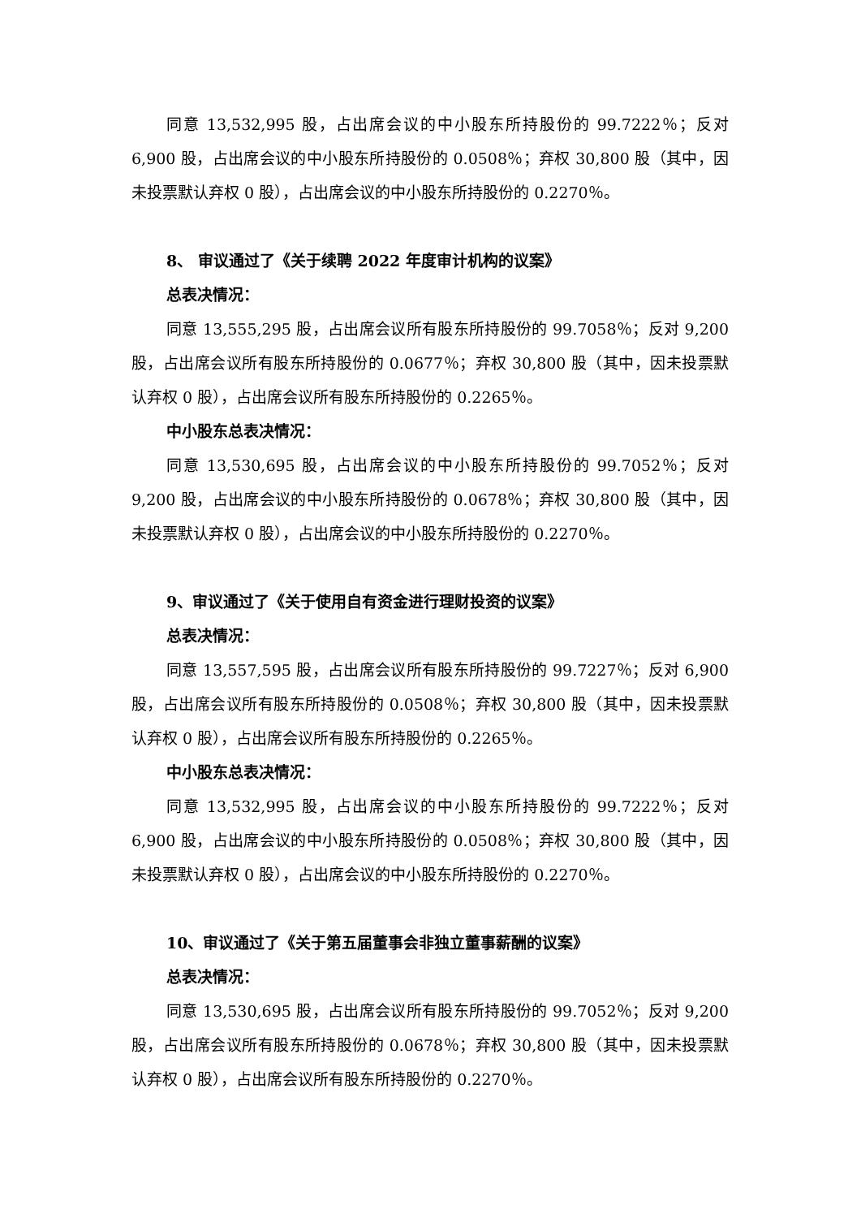同意 13,532,995 股，占出席会议的中小股东所持股份的 99.7222％；反对 6,900 股，占出席会议的中小股东所持股份的 0.0508％；弃权 30,800 股（其中，因未投票默认弃权 0 股），占出席会议的中小股东所持股份的 0.2270％。
8、 审议通过了《关于续聘 2022 年度审计机构的议案》
总表决情况：
同意 13,555,295 股，占出席会议所有股东所持股份的 99.7058％；反对 9,200 股，占出席会议所有股东所持股份的 0.0677％；弃权 30,800 股（其中，因未投票默认弃权 0 股），占出席会议所有股东所持股份的 0.2265％。
中小股东总表决情况：
同意 13,530,695 股，占出席会议的中小股东所持股份的 99.7052％；反对 9,200 股，占出席会议的中小股东所持股份的 0.0678％；弃权 30,800 股（其中，因未投票默认弃权 0 股），占出席会议的中小股东所持股份的 0.2270％。
9、审议通过了《关于使用自有资金进行理财投资的议案》
总表决情况：
同意 13,557,595 股，占出席会议所有股东所持股份的 99.7227％；反对 6,900 股，占出席会议所有股东所持股份的 0.0508％；弃权 30,800 股（其中，因未投票默认弃权 0 股），占出席会议所有股东所持股份的 0.2265％。
中小股东总表决情况：
同意 13,532,995 股，占出席会议的中小股东所持股份的 99.7222％；反对 6,900 股，占出席会议的中小股东所持股份的 0.0508％；弃权 30,800 股（其中，因未投票默认弃权 0 股），占出席会议的中小股东所持股份的 0.2270％。
10、审议通过了《关于第五届董事会非独立董事薪酬的议案》
总表决情况：
同意 13,530,695 股，占出席会议所有股东所持股份的 99.7052％；反对 9,200 股，占出席会议所有股东所持股份的 0.0678％；弃权 30,800 股（其中，因未投票默认弃权 0 股），占出席会议所有股东所持股份的 0.2270％。